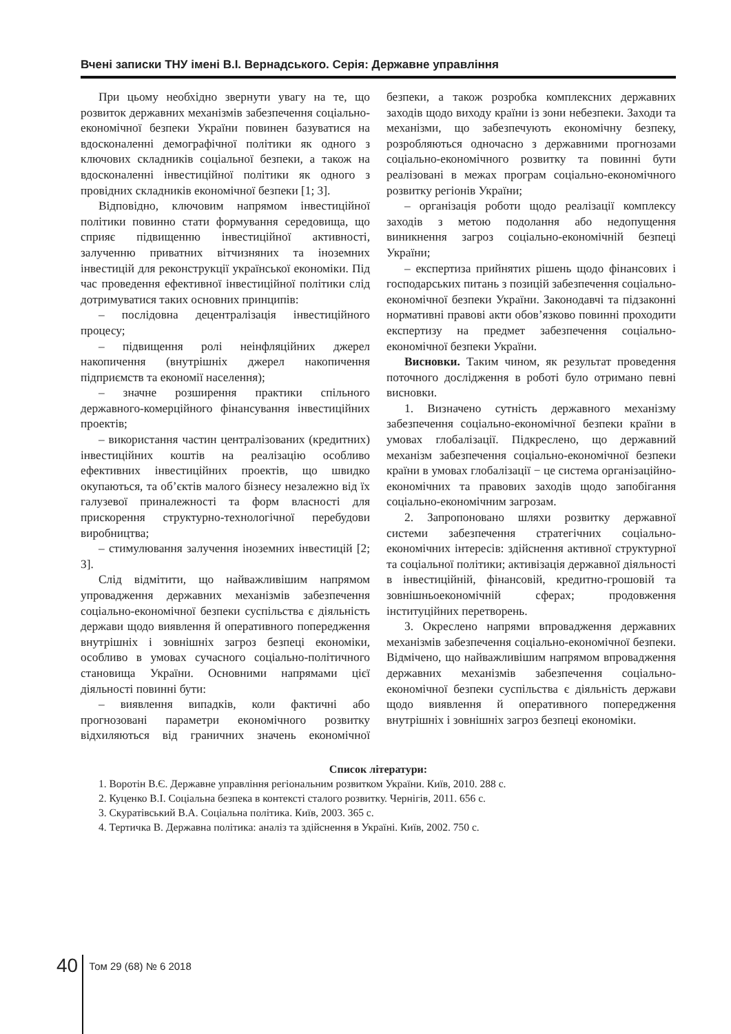Вчені записки ТНУ імені В.І. Вернадського. Серія: Державне управління
При цьому необхідно звернути увагу на те, що розвиток державних механізмів забезпечення соціально-економічної безпеки України повинен базуватися на вдосконаленні демографічної політики як одного з ключових складників соціальної безпеки, а також на вдосконаленні інвестиційної політики як одного з провідних складників економічної безпеки [1; 3].
Відповідно, ключовим напрямом інвестиційної політики повинно стати формування середовища, що сприяє підвищенню інвестиційної активності, залученню приватних вітчизняних та іноземних інвестицій для реконструкції української економіки. Під час проведення ефективної інвестиційної політики слід дотримуватися таких основних принципів:
– послідовна децентралізація інвестиційного процесу;
– підвищення ролі неінфляційних джерел накопичення (внутрішніх джерел накопичення підприємств та економії населення);
– значне розширення практики спільного державного-комерційного фінансування інвестиційних проектів;
– використання частин централізованих (кредитних) інвестиційних коштів на реалізацію особливо ефективних інвестиційних проектів, що швидко окупаються, та об’єктів малого бізнесу незалежно від їх галузевої приналежності та форм власності для прискорення структурно-технологічної перебудови виробництва;
– стимулювання залучення іноземних інвестицій [2; 3].
Слід відмітити, що найважливішим напрямом упровадження державних механізмів забезпечення соціально-економічної безпеки суспільства є діяльність держави щодо виявлення й оперативного попередження внутрішніх і зовнішніх загроз безпеці економіки, особливо в умовах сучасного соціально-політичного становища України. Основними напрямами цієї діяльності повинні бути:
– виявлення випадків, коли фактичні або прогнозовані параметри економічного розвитку відхиляються від граничних значень економічної безпеки, а також розробка комплексних державних заходів щодо виходу країни із зони небезпеки. Заходи та механізми, що забезпечують економічну безпеку, розробляються одночасно з державними прогнозами соціально-економічного розвитку та повинні бути реалізовані в межах програм соціально-економічного розвитку регіонів України;
– організація роботи щодо реалізації комплексу заходів з метою подолання або недопущення виникнення загроз соціально-економічній безпеці України;
– експертиза прийнятих рішень щодо фінансових і господарських питань з позицій забезпечення соціально-економічної безпеки України. Законодавчі та підзаконні нормативні правові акти обов’язково повинні проходити експертизу на предмет забезпечення соціально-економічної безпеки України.
Висновки. Таким чином, як результат проведення поточного дослідження в роботі було отримано певні висновки.
1. Визначено сутність державного механізму забезпечення соціально-економічної безпеки країни в умовах глобалізації. Підкреслено, що державний механізм забезпечення соціально-економічної безпеки країни в умовах глобалізації − це система організаційно-економічних та правових заходів щодо запобігання соціально-економічним загрозам.
2. Запропоновано шляхи розвитку державної системи забезпечення стратегічних соціально-економічних інтересів: здійснення активної структурної та соціальної політики; активізація державної діяльності в інвестиційній, фінансовій, кредитно-грошовій та зовнішньоекономічній сферах; продовження інституційних перетворень.
3. Окреслено напрями впровадження державних механізмів забезпечення соціально-економічної безпеки. Відмічено, що найважливішим напрямом впровадження державних механізмів забезпечення соціально-економічної безпеки суспільства є діяльність держави щодо виявлення й оперативного попередження внутрішніх і зовнішніх загроз безпеці економіки.
Список літератури:
1. Воротін В.Є. Державне управління регіональним розвитком України. Київ, 2010. 288 с.
2. Куценко В.І. Соціальна безпека в контексті сталого розвитку. Чернігів, 2011. 656 с.
3. Скуратівський В.А. Соціальна політика. Київ, 2003. 365 с.
4. Тертичка В. Державна політика: аналіз та здійснення в Україні. Київ, 2002. 750 с.
40
Том 29 (68) № 6 2018